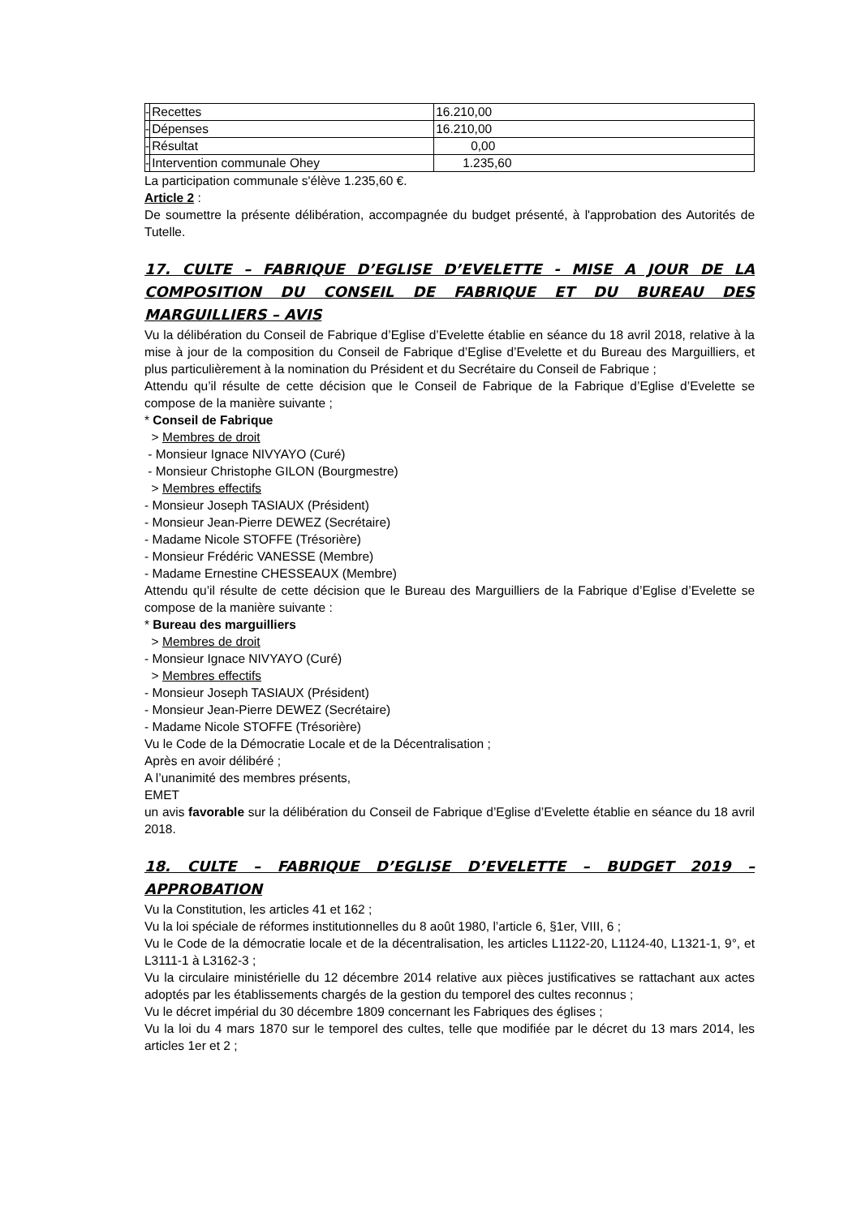| - | Recettes | 16.210,00 |
| - | Dépenses | 16.210,00 |
| - | Résultat | 0,00 |
| - | Intervention communale Ohey | 1.235,60 |
La participation communale s'élève 1.235,60 €.
Article 2 :
De soumettre la présente délibération, accompagnée du budget présenté, à l'approbation des Autorités de Tutelle.
17. CULTE – FABRIQUE D’EGLISE D’EVELETTE - MISE A JOUR DE LA COMPOSITION DU CONSEIL DE FABRIQUE ET DU BUREAU DES MARGUILLIERS – AVIS
Vu la délibération du Conseil de Fabrique d’Eglise d’Evelette établie en séance du 18 avril 2018, relative à la mise à jour de la composition du Conseil de Fabrique d’Eglise d’Evelette et du Bureau des Marguilliers, et plus particulièrement à la nomination du Président et du Secrétaire du Conseil de Fabrique ;
Attendu qu’il résulte de cette décision que le Conseil de Fabrique de la Fabrique d’Eglise d’Evelette se compose de la manière suivante ;
* Conseil de Fabrique
> Membres de droit
- Monsieur Ignace NIVYAYO (Curé)
- Monsieur Christophe GILON (Bourgmestre)
> Membres effectifs
- Monsieur Joseph TASIAUX (Président)
- Monsieur Jean-Pierre DEWEZ (Secrétaire)
- Madame Nicole STOFFE (Trésorière)
- Monsieur Frédéric VANESSE (Membre)
- Madame Ernestine CHESSEAUX (Membre)
Attendu qu’il résulte de cette décision que le Bureau des Marguilliers de la Fabrique d’Eglise d’Evelette se compose de la manière suivante :
* Bureau des marguilliers
> Membres de droit
- Monsieur Ignace NIVYAYO (Curé)
> Membres effectifs
- Monsieur Joseph TASIAUX (Président)
- Monsieur Jean-Pierre DEWEZ (Secrétaire)
- Madame Nicole STOFFE (Trésorière)
Vu le Code de la Démocratie Locale et de la Décentralisation ;
Après en avoir délibéré ;
A l’unanimité des membres présents,
EMET
un avis favorable sur la délibération du Conseil de Fabrique d’Eglise d’Evelette établie en séance du 18 avril 2018.
18. CULTE – FABRIQUE D’EGLISE D’EVELETTE – BUDGET 2019 – APPROBATION
Vu la Constitution, les articles 41 et 162 ;
Vu la loi spéciale de réformes institutionnelles du 8 août 1980, l’article 6, §1er, VIII, 6 ;
Vu le Code de la démocratie locale et de la décentralisation, les articles L1122-20, L1124-40, L1321-1, 9°, et L3111-1 à L3162-3 ;
Vu la circulaire ministérielle du 12 décembre 2014 relative aux pièces justificatives se rattachant aux actes adoptés par les établissements chargés de la gestion du temporel des cultes reconnus ;
Vu le décret impérial du 30 décembre 1809 concernant les Fabriques des églises ;
Vu la loi du 4 mars 1870 sur le temporel des cultes, telle que modifiée par le décret du 13 mars 2014, les articles 1er et 2 ;